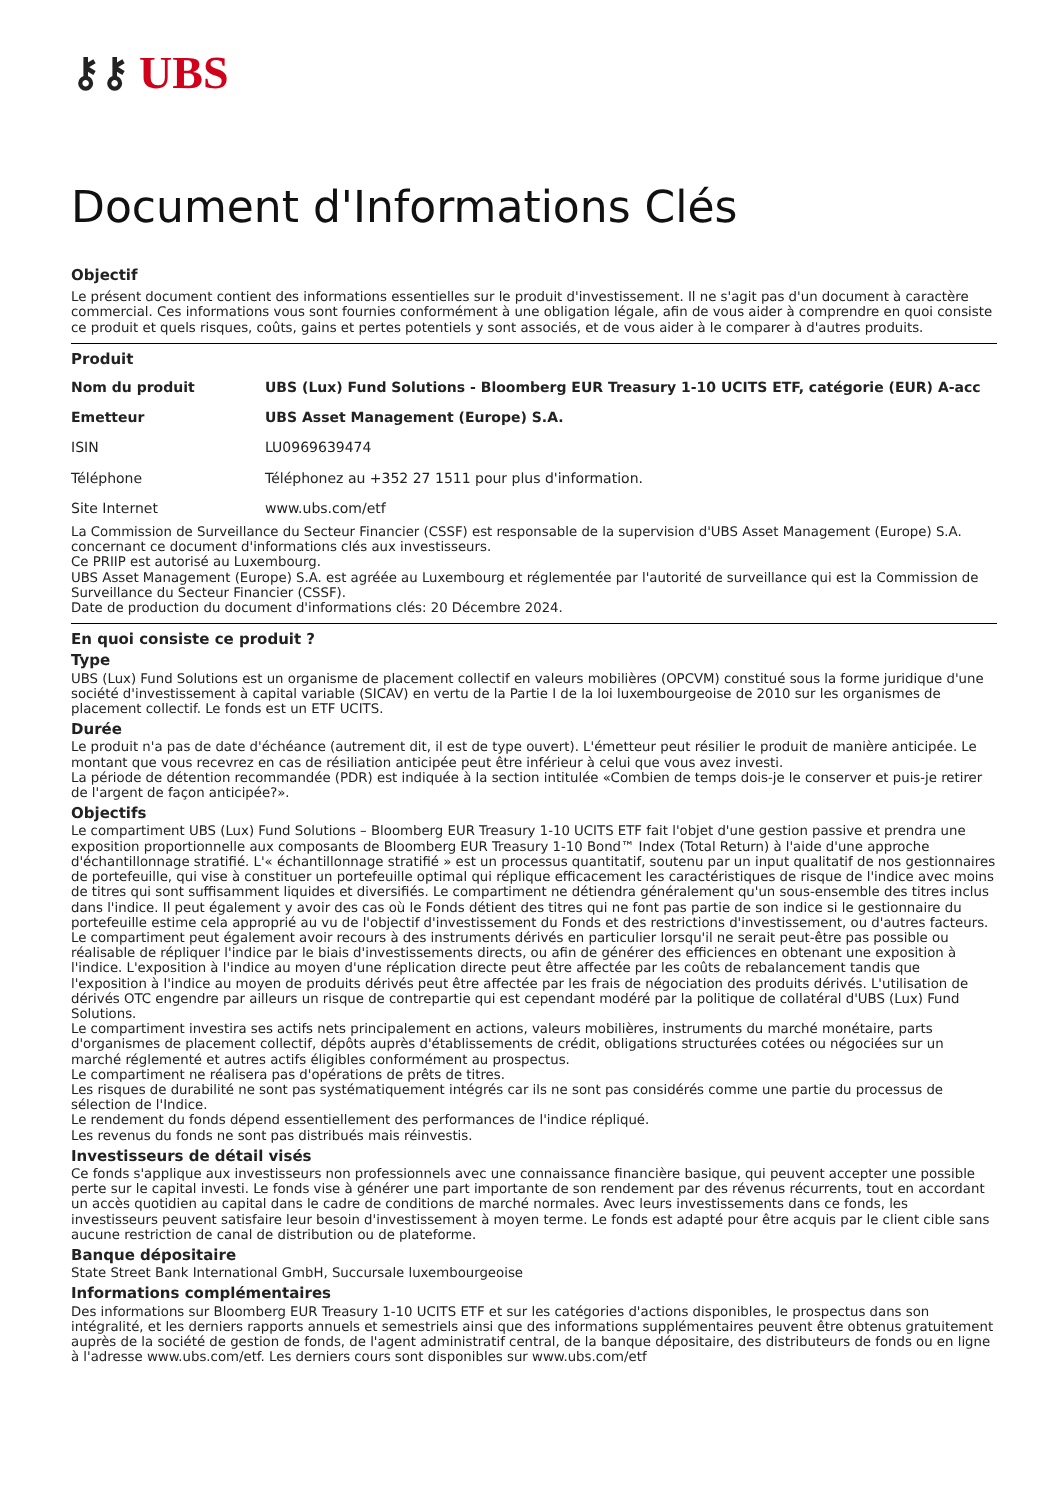⚷⚷ UBS
Document d'Informations Clés
Objectif
Le présent document contient des informations essentielles sur le produit d'investissement. Il ne s'agit pas d'un document à caractère commercial. Ces informations vous sont fournies conformément à une obligation légale, afin de vous aider à comprendre en quoi consiste ce produit et quels risques, coûts, gains et pertes potentiels y sont associés, et de vous aider à le comparer à d'autres produits.
Produit
| Nom du produit | UBS (Lux) Fund Solutions - Bloomberg EUR Treasury 1-10 UCITS ETF, catégorie (EUR) A-acc |
| Emetteur | UBS Asset Management (Europe) S.A. |
| ISIN | LU0969639474 |
| Téléphone | Téléphonez au +352 27 1511 pour plus d'information. |
| Site Internet | www.ubs.com/etf |
La Commission de Surveillance du Secteur Financier (CSSF) est responsable de la supervision d'UBS Asset Management (Europe) S.A. concernant ce document d'informations clés aux investisseurs.
Ce PRIIP est autorisé au Luxembourg.
UBS Asset Management (Europe) S.A. est agréée au Luxembourg et réglementée par l'autorité de surveillance qui est la Commission de Surveillance du Secteur Financier (CSSF).
Date de production du document d'informations clés: 20 Décembre 2024.
En quoi consiste ce produit ?
Type
UBS (Lux) Fund Solutions est un organisme de placement collectif en valeurs mobilières (OPCVM) constitué sous la forme juridique d'une société d'investissement à capital variable (SICAV) en vertu de la Partie I de la loi luxembourgeoise de 2010 sur les organismes de placement collectif. Le fonds est un ETF UCITS.
Durée
Le produit n'a pas de date d'échéance (autrement dit, il est de type ouvert). L'émetteur peut résilier le produit de manière anticipée. Le montant que vous recevrez en cas de résiliation anticipée peut être inférieur à celui que vous avez investi.
La période de détention recommandée (PDR) est indiquée à la section intitulée «Combien de temps dois-je le conserver et puis-je retirer de l'argent de façon anticipée?».
Objectifs
Le compartiment UBS (Lux) Fund Solutions – Bloomberg EUR Treasury 1-10 UCITS ETF fait l'objet d'une gestion passive et prendra une exposition proportionnelle aux composants de Bloomberg EUR Treasury 1-10 Bond™ Index (Total Return) à l'aide d'une approche d'échantillonnage stratifié. L'« échantillonnage stratifié » est un processus quantitatif, soutenu par un input qualitatif de nos gestionnaires de portefeuille, qui vise à constituer un portefeuille optimal qui réplique efficacement les caractéristiques de risque de l'indice avec moins de titres qui sont suffisamment liquides et diversifiés. Le compartiment ne détiendra généralement qu'un sous-ensemble des titres inclus dans l'indice. Il peut également y avoir des cas où le Fonds détient des titres qui ne font pas partie de son indice si le gestionnaire du portefeuille estime cela approprié au vu de l'objectif d'investissement du Fonds et des restrictions d'investissement, ou d'autres facteurs. Le compartiment peut également avoir recours à des instruments dérivés en particulier lorsqu'il ne serait peut-être pas possible ou réalisable de répliquer l'indice par le biais d'investissements directs, ou afin de générer des efficiences en obtenant une exposition à l'indice. L'exposition à l'indice au moyen d'une réplication directe peut être affectée par les coûts de rebalancement tandis que l'exposition à l'indice au moyen de produits dérivés peut être affectée par les frais de négociation des produits dérivés. L'utilisation de dérivés OTC engendre par ailleurs un risque de contrepartie qui est cependant modéré par la politique de collatéral d'UBS (Lux) Fund Solutions.
Le compartiment investira ses actifs nets principalement en actions, valeurs mobilières, instruments du marché monétaire, parts d'organismes de placement collectif, dépôts auprès d'établissements de crédit, obligations structurées cotées ou négociées sur un marché réglementé et autres actifs éligibles conformément au prospectus.
Le compartiment ne réalisera pas d'opérations de prêts de titres.
Les risques de durabilité ne sont pas systématiquement intégrés car ils ne sont pas considérés comme une partie du processus de sélection de l'Indice.
Le rendement du fonds dépend essentiellement des performances de l'indice répliqué.
Les revenus du fonds ne sont pas distribués mais réinvestis.
Investisseurs de détail visés
Ce fonds s'applique aux investisseurs non professionnels avec une connaissance financière basique, qui peuvent accepter une possible perte sur le capital investi. Le fonds vise à générer une part importante de son rendement par des révenus récurrents, tout en accordant un accès quotidien au capital dans le cadre de conditions de marché normales. Avec leurs investissements dans ce fonds, les investisseurs peuvent satisfaire leur besoin d'investissement à moyen terme. Le fonds est adapté pour être acquis par le client cible sans aucune restriction de canal de distribution ou de plateforme.
Banque dépositaire
State Street Bank International GmbH, Succursale luxembourgeoise
Informations complémentaires
Des informations sur Bloomberg EUR Treasury 1-10 UCITS ETF et sur les catégories d'actions disponibles, le prospectus dans son intégralité, et les derniers rapports annuels et semestriels ainsi que des informations supplémentaires peuvent être obtenus gratuitement auprès de la société de gestion de fonds, de l'agent administratif central, de la banque dépositaire, des distributeurs de fonds ou en ligne à l'adresse www.ubs.com/etf. Les derniers cours sont disponibles sur www.ubs.com/etf